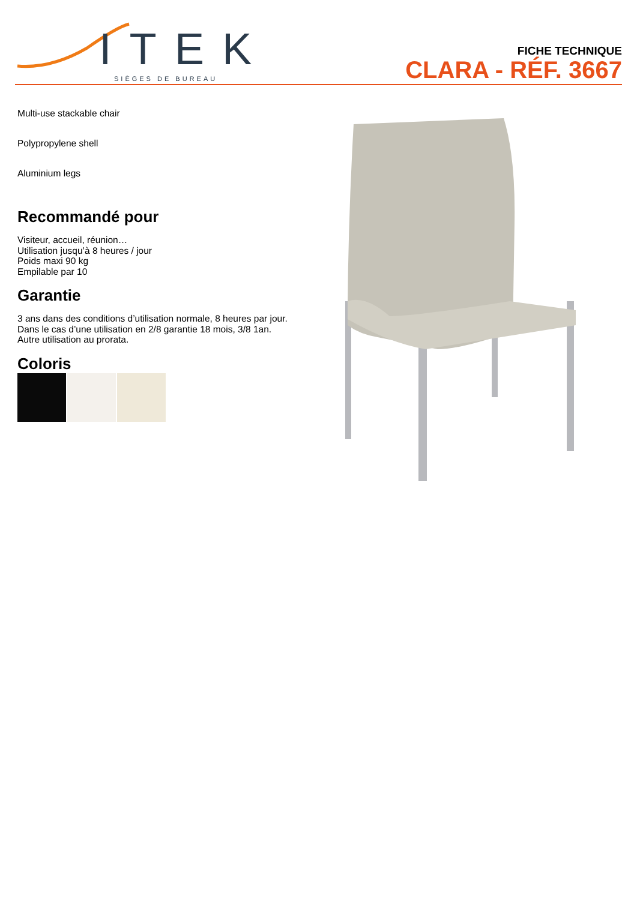ITEK
SIÈGES DE BUREAU
FICHE TECHNIQUE
CLARA - RÉF. 3667
Multi-use stackable chair
Polypropylene shell
Aluminium legs
Recommandé pour
Visiteur, accueil, réunion…
Utilisation jusqu’à 8 heures / jour
Poids maxi 90 kg
Empilable par 10
Garantie
3 ans dans des conditions d’utilisation normale, 8 heures par jour.
Dans le cas d’une utilisation en 2/8 garantie 18 mois, 3/8 1an.
Autre utilisation au prorata.
Coloris